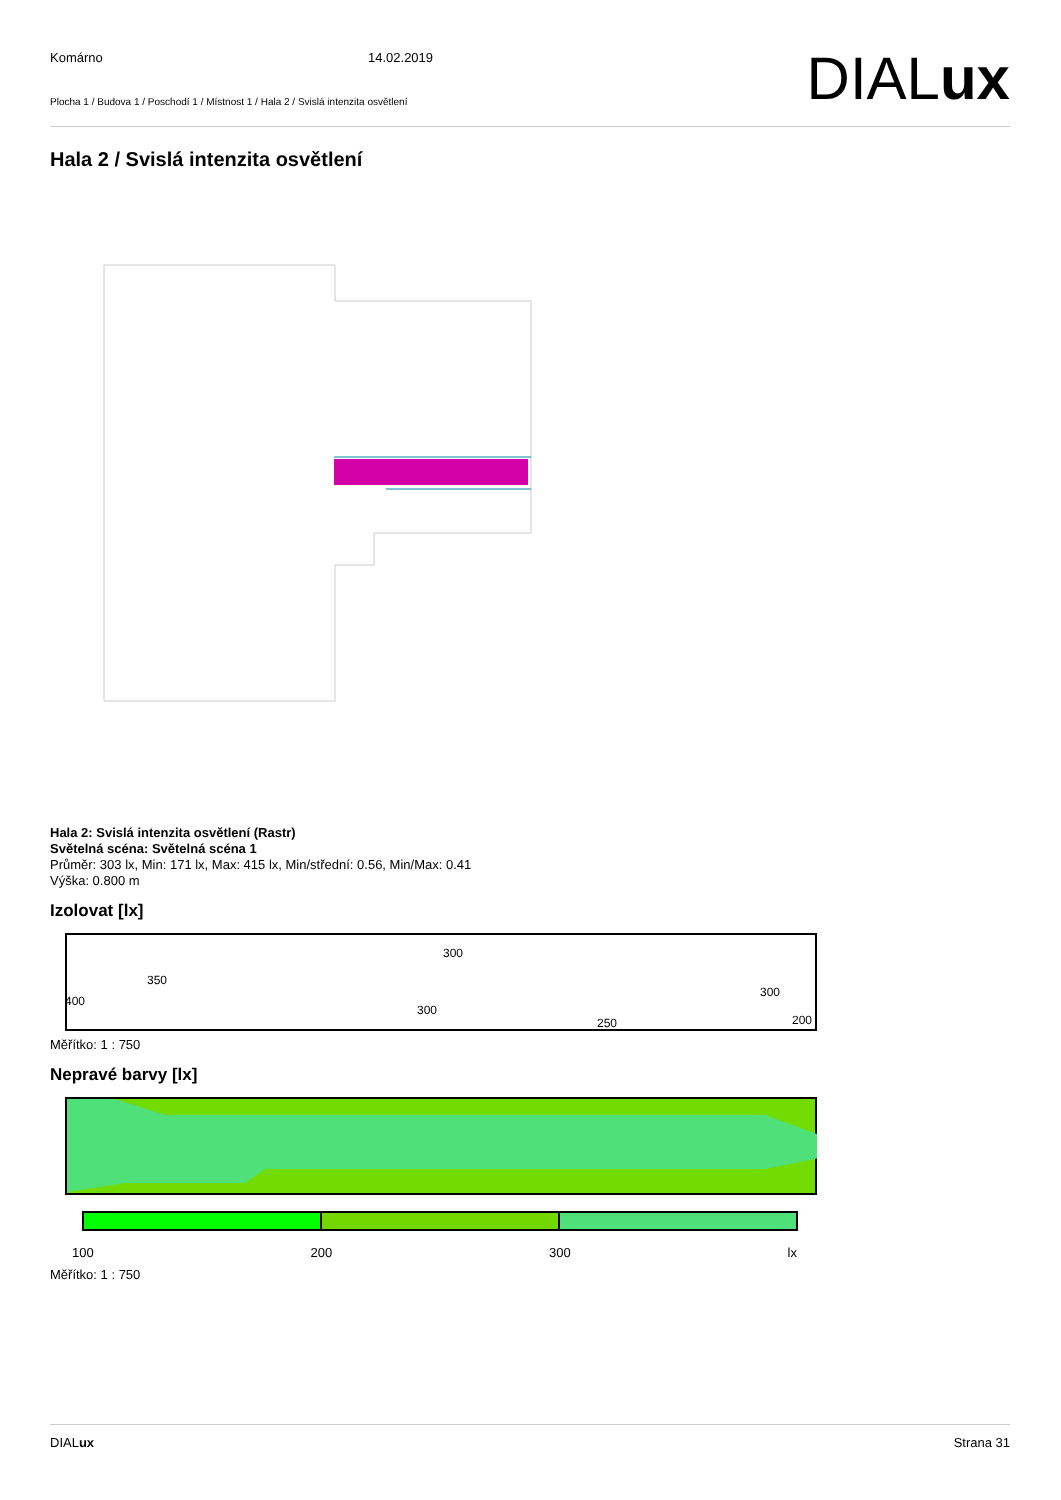Komárno 14.02.2019
Plocha 1 / Budova 1 / Poschodí 1 / Místnost 1 / Hala 2 / Svislá intenzita osvětlení
DIALux
Hala 2 / Svislá intenzita osvětlení
Hala 2: Svislá intenzita osvětlení (Rastr)
Světelná scéna: Světelná scéna 1
Průměr: 303 lx, Min: 171 lx, Max: 415 lx, Min/střední: 0.56, Min/Max: 0.41
Výška: 0.800 m
Izolovat [lx]
300
350
400
300
300
250
200
Měřítko: 1 : 750
Nepravé barvy [lx]
100 200 300 lx
Měřítko: 1 : 750
DIALux Strana 31